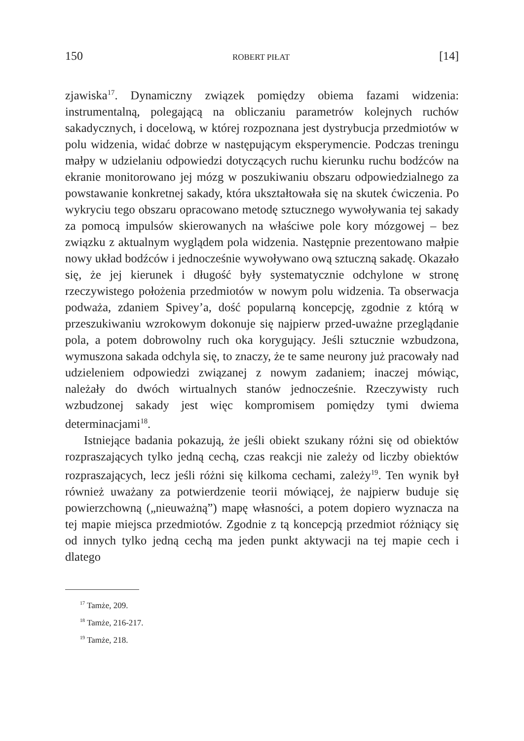150 ROBERT PIŁAT [14]
zjawiska<sup>17</sup>. Dynamiczny związek pomiędzy obiema fazami widzenia: instrumentalną, polegającą na obliczaniu parametrów kolejnych ruchów sakadycznych, i docelową, w której rozpoznana jest dystrybucja przedmiotów w polu widzenia, widać dobrze w następującym eksperymencie. Podczas treningu małpy w udzielaniu odpowiedzi dotyczących ruchu kierunku ruchu bodźców na ekranie monitorowano jej mózg w poszukiwaniu obszaru odpowiedzialnego za powstawanie konkretnej sakady, która ukształtowała się na skutek ćwiczenia. Po wykryciu tego obszaru opracowano metodę sztucznego wywoływania tej sakady za pomocą impulsów skierowanych na właściwe pole kory mózgowej – bez związku z aktualnym wyglądem pola widzenia. Następnie prezentowano małpie nowy układ bodźców i jednocześnie wywoływano ową sztuczną sakadę. Okazało się, że jej kierunek i długość były systematycznie odchylone w stronę rzeczywistego położenia przedmiotów w nowym polu widzenia. Ta obserwacja podważa, zdaniem Spivey’a, dość popularną koncepcję, zgodnie z którą w przeszukiwaniu wzrokowym dokonuje się najpierw przed-uważne przeglądanie pola, a potem dobrowolny ruch oka korygujący. Jeśli sztucznie wzbudzona, wymuszona sakada odchyla się, to znaczy, że te same neurony już pracowały nad udzieleniem odpowiedzi związanej z nowym zadaniem; inaczej mówiąc, należały do dwóch wirtualnych stanów jednocześnie. Rzeczywisty ruch wzbudzonej sakady jest więc kompromisem pomiędzy tymi dwiema determinacjami<sup>18</sup>.
Istniejące badania pokazują, że jeśli obiekt szukany różni się od obiektów rozpraszających tylko jedną cechą, czas reakcji nie zależy od liczby obiektów rozpraszających, lecz jeśli różni się kilkoma cechami, zależy<sup>19</sup>. Ten wynik był również uważany za potwierdzenie teorii mówiącej, że najpierw buduje się powierzchowną („nieuważną”) mapę własności, a potem dopiero wyznacza na tej mapie miejsca przedmiotów. Zgodnie z tą koncepcją przedmiot różniący się od innych tylko jedną cechą ma jeden punkt aktywacji na tej mapie cech i dlatego
<sup>17</sup> Tamże, 209.
<sup>18</sup> Tamże, 216-217.
<sup>19</sup> Tamże, 218.